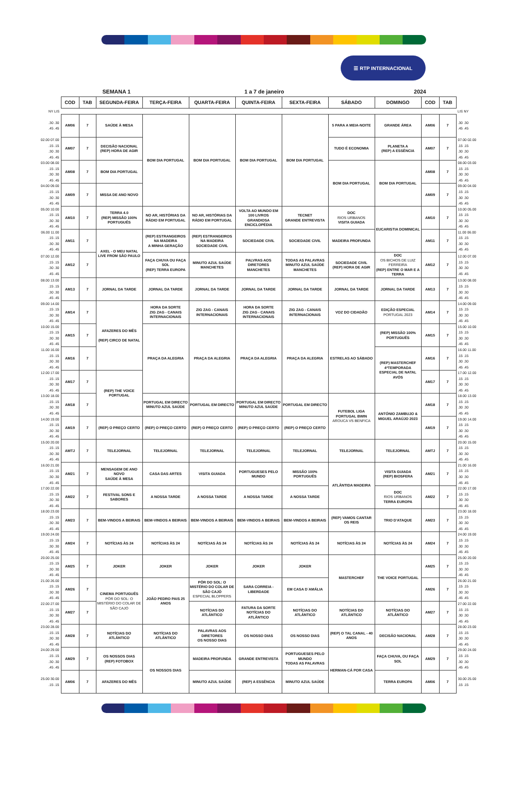☰ RTP INTERNACIONAL
SEMANA 1 1 a 7 de janeiro 2024
| | COD | TAB | SEGUNDA-FEIRA | TERÇA-FEIRA | QUARTA-FEIRA | QUINTA-FEIRA | SEXTA-FEIRA | SÁBADO | DOMINGO | COD | TAB | |
| NY LIS | | | | | | | | | | | | LIS NY |
| .30 .30 .45 .45 | AM06 | 7 | SAÚDE À MESA | BOM DIA PORTUGAL | BOM DIA PORTUGAL | BOM DIA PORTUGAL | BOM DIA PORTUGAL | 5 PARA A MEIA-NOITE | GRANDE ÁREA | AM06 | 7 | .30 .30 .45 .45 |
| 02.00 07.00 .15 .15 .30 .30 .45 .45 | AM07 | 7 | DECISÃO NACIONAL (REP) HORA DE AGIR | | | | | TUDO É ECONOMIA | PLANETA A (REP) A ESSÊNCIA | AM07 | 7 | 07.00 02.00 .15 .15 .30 .30 .45 .45 |
| 03.00 08.00 .15 .15 .30 .30 .45 .45 | AM08 | 7 | BOM DIA PORTUGAL | | | | | BOM DIA PORTUGAL | BOM DIA PORTUGAL | AM08 | 7 | 08.00 03.00 .15 .15 .30 .30 .45 .45 |
| 04.00 09.00 .15 .15 .30 .30 .45 .45 | AM09 | 7 | MISSA DE ANO NOVO | | | | | | | AM09 | 7 | 09.00 04.00 .15 .15 .30 .30 .45 .45 |
| 05.00 10.00 .15 .15 .30 .30 .45 .45 | AM10 | 7 | TERRA 4.0 (REP) MISSÃO 100% PORTUGUÊS | NO AR, HISTÓRIAS DA RÁDIO EM PORTUGAL | NO AR, HISTÓRIAS DA RÁDIO EM PORTUGAL | VOLTA AO MUNDO EM 100 LIVROS GRANDIOSA ENCICLOPÉDIA | TECNET GRANDE ENTREVISTA | DOC RIOS URBANOS VISITA GUIADA | EUCARISTIA DOMINICAL | AM10 | 7 | 10.00 05.00 .15 .15 .30 .30 .45 .45 |
| 06.00 11.00 .15 .15 .30 .30 .45 .45 | AM11 | 7 | AXEL - O MEU NATAL LIVE FROM SÃO PAULO | (REP) ESTRANGEIROS NA MADEIRA A MINHA GERAÇÃO | (REP) ESTRANGEIROS NA MADEIRA SOCIEDADE CIVIL | SOCIEDADE CIVIL | SOCIEDADE CIVIL | MADEIRA PROFUNDA | | AM11 | 7 | 11.00 06.00 .15 .15 .30 .30 .45 .45 |
| 07.00 12.00 .15 .15 .30 .30 .45 .45 | AM12 | 7 | | FAÇA CHUVA OU FAÇA SOL (REP) TERRA EUROPA | MINUTO AZUL SAÚDE MANCHETES | PALVRAS AOS DIRETORES MANCHETES | TODAS AS PALAVRAS MINUTO AZUL SAÚDE MANCHETES | SOCIEDADE CIVIL (REP) HORA DE AGIR | DOC OS BICHOS DE LUIZ FERREIRA (REP) ENTRE O MAR E A TERRA | AM12 | 7 | 12.00 07.00 .15 .15 .30 .30 .45 .45 |
| 08.00 13.00 .15 .15 .30 .30 .45 .45 | AM13 | 7 | JORNAL DA TARDE | JORNAL DA TARDE | JORNAL DA TARDE | JORNAL DA TARDE | JORNAL DA TARDE | JORNAL DA TARDE | JORNAL DA TARDE | AM13 | 7 | 13.00 08.00 .15 .15 .30 .30 .45 .45 |
| 09.00 14.00 .15 .15 .30 .30 .45 .45 | AM14 | 7 | AFAZERES DO MÊS (REP) CIRCO DE NATAL | HORA DA SORTE ZIG ZAG - CANAIS INTERNACIONAIS | ZIG ZAG - CANAIS INTERNACIONAIS | HORA DA SORTE ZIG ZAG - CANAIS INTERNACIONAIS | ZIG ZAG - CANAIS INTERNACIONAIS | VOZ DO CIDADÃO | EDIÇÃO ESPECIAL PORTUGAL 2023 | AM14 | 7 | 14.00 09.00 .15 .15 .30 .30 .45 .45 |
| 10.00 15.00 .15 .15 .30 .30 .45 .45 | AM15 | 7 | | PRAÇA DA ALEGRIA | PRAÇA DA ALEGRIA | PRAÇA DA ALEGRIA | PRAÇA DA ALEGRIA | ESTRELAS AO SÁBADO | (REP) MISSÃO 100% PORTUGUÊS | AM15 | 7 | 15.00 10.00 .15 .15 .30 .30 .45 .45 |
| 11.00 16.00 .15 .15 .30 .30 .45 .45 | AM16 | 7 | | | | | | | (REP) MASTERCHEF 4ªTEMPORADA ESPECIAL DE NATAL AVÓS | AM16 | 7 | 16.00 11.00 .15 .15 .30 .30 .45 .45 |
| 12.00 17.00 .15 .15 .30 .30 .45 .45 | AM17 | 7 | (REP) THE VOICE PORTUGAL | | | | | | | AM17 | 7 | 17.00 12.00 .15 .15 .30 .30 .45 .45 |
| 13.00 18.00 .15 .15 .30 .30 .45 .45 | AM18 | 7 | | PORTUGAL EM DIRECTO MINUTO AZUL SAÚDE | PORTUGAL EM DIRECTO | PORTUGAL EM DIRECTO MINUTO AZUL SAÚDE | PORTUGAL EM DIRECTO | FUTEBOL LIGA PORTUGAL BWIN AROUCA VS BENFICA | ANTÓNIO ZAMBUJO & MIGUEL ARAÚJO 2023 | AM18 | 7 | 18.00 13.00 .15 .15 .30 .30 .45 .45 |
| 14.00 19.00 .15 .15 .30 .30 .45 .45 | AM19 | 7 | (REP) O PREÇO CERTO | (REP) O PREÇO CERTO | (REP) O PREÇO CERTO | (REP) O PREÇO CERTO | (REP) O PREÇO CERTO | | | AM19 | 7 | 19.00 14.00 .15 .15 .30 .30 .45 .45 |
| 15.00 20.00 .15 .15 .30 .30 .45 .45 | AMTJ | 7 | TELEJORNAL | TELEJORNAL | TELEJORNAL | TELEJORNAL | TELEJORNAL | TELEJORNAL | TELEJORNAL | AMTJ | 7 | 20.00 15.00 .15 .15 .30 .30 .45 .45 |
| 16.00 21.00 .15 .15 .30 .30 .45 .45 | AM21 | 7 | MENSAGEM DE ANO NOVO SAÚDE À MESA | CASA DAS ARTES | VISITA GUIADA | PORTUGUESES PELO MUNDO | MISSÃO 100% PORTUGUÊS | ATLÂNTIDA MADEIRA | VISITA GUIADA (REP) BIOSFERA | AM21 | 7 | 21.00 16.00 .15 .15 .30 .30 .45 .45 |
| 17.00 22.00 .15 .15 .30 .30 .45 .45 | AM22 | 7 | FESTIVAL SONS E SABORES | A NOSSA TARDE | A NOSSA TARDE | A NOSSA TARDE | A NOSSA TARDE | | DOC RIOS URBANOS TERRA EUROPA | AM22 | 7 | 22.00 17.00 .15 .15 .30 .30 .45 .45 |
| 18.00 23.00 .15 .15 .30 .30 .45 .45 | AM23 | 7 | BEM-VINDOS A BEIRAIS | BEM-VINDOS A BEIRAIS | BEM-VINDOS A BEIRAIS | BEM-VINDOS A BEIRAIS | BEM-VINDOS A BEIRAIS | (REP) VAMOS CANTAR OS REIS | TRIO D'ATAQUE | AM23 | 7 | 23.00 18.00 .15 .15 .30 .30 .45 .45 |
| 19.00 24.00 .15 .15 .30 .30 .45 .45 | AM24 | 7 | NOTÍCIAS ÀS 24 | NOTÍCIAS ÀS 24 | NOTÍCIAS ÀS 24 | NOTÍCIAS ÀS 24 | NOTÍCIAS ÀS 24 | NOTÍCIAS ÀS 24 | NOTÍCIAS ÀS 24 | AM24 | 7 | 24.00 19.00 .15 .15 .30 .30 .45 .45 |
| 20.00 25.00 .15 .15 .30 .30 .45 .45 | AM25 | 7 | JOKER | JOKER | JOKER | JOKER | JOKER | MASTERCHEF | THE VOICE PORTUGAL | AM25 | 7 | 25.00 20.00 .15 .15 .30 .30 .45 .45 |
| 21.00 26.00 .15 .15 .30 .30 .45 .45 | AM26 | 7 | CINEMA PORTUGUÊS PÔR DO SOL: O MISTÉRIO DO COLAR DE SÃO CAJÓ | JOÃO PEDRO PAIS 25 ANOS | PÔR DO SOL: O MISTÉRIO DO COLAR DE SÃO CAJÓ ESPECIAL BLOPPERS | SARA CORREIA - LIBERDADE | EM CASA D´AMÁLIA | | | AM26 | 7 | 26.00 21.00 .15 .15 .30 .30 .45 .45 |
| 22.00 27.00 .15 .15 .30 .30 .45 .45 | AM27 | 7 | | | NOTÍCIAS DO ATLÂNTICO | FATURA DA SORTE NOTÍCIAS DO ATLÂNTICO | NOTÍCIAS DO ATLÂNTICO | NOTÍCIAS DO ATLÂNTICO | NOTÍCIAS DO ATLÂNTICO | AM27 | 7 | 27.00 22.00 .15 .15 .30 .30 .45 .45 |
| 23.00 28.00 .15 .15 .30 .30 .45 .45 | AM28 | 7 | NOTÍCIAS DO ATLÂNTICO | NOTÍCIAS DO ATLÂNTICO | PALAVRAS AOS DIRETORES OS NOSSO DIAS | OS NOSSO DIAS | OS NOSSO DIAS | (REP) O TAL CANAL - 40 ANOS | DECISÃO NACIONAL | AM28 | 7 | 28.00 23.00 .15 .15 .30 .30 .45 .45 |
| 24.00 29.00 .15 .15 .30 .30 .45 .45 | AM29 | 7 | OS NOSSOS DIAS (REP) FOTOBOX | OS NOSSOS DIAS | MADEIRA PROFUNDA | GRANDE ENTREVISTA | PORTUGUESES PELO MUNDO TODAS AS PALAVRAS | HERMAN-CÁ POR CASA | FAÇA CHUVA, OU FAÇA SOL | AM29 | 7 | 29.00 24.00 .15 .15 .30 .30 .45 .45 |
| 25.00 30.00 .15 .15 | AM06 | 7 | AFAZERES DO MÊS | | MINUTO AZUL SAÚDE | (REP) A ESSÊNCIA | MINUTO AZUL SAÚDE | | TERRA EUROPA | AM06 | 7 | 30.00 25.00 .15 .15 |